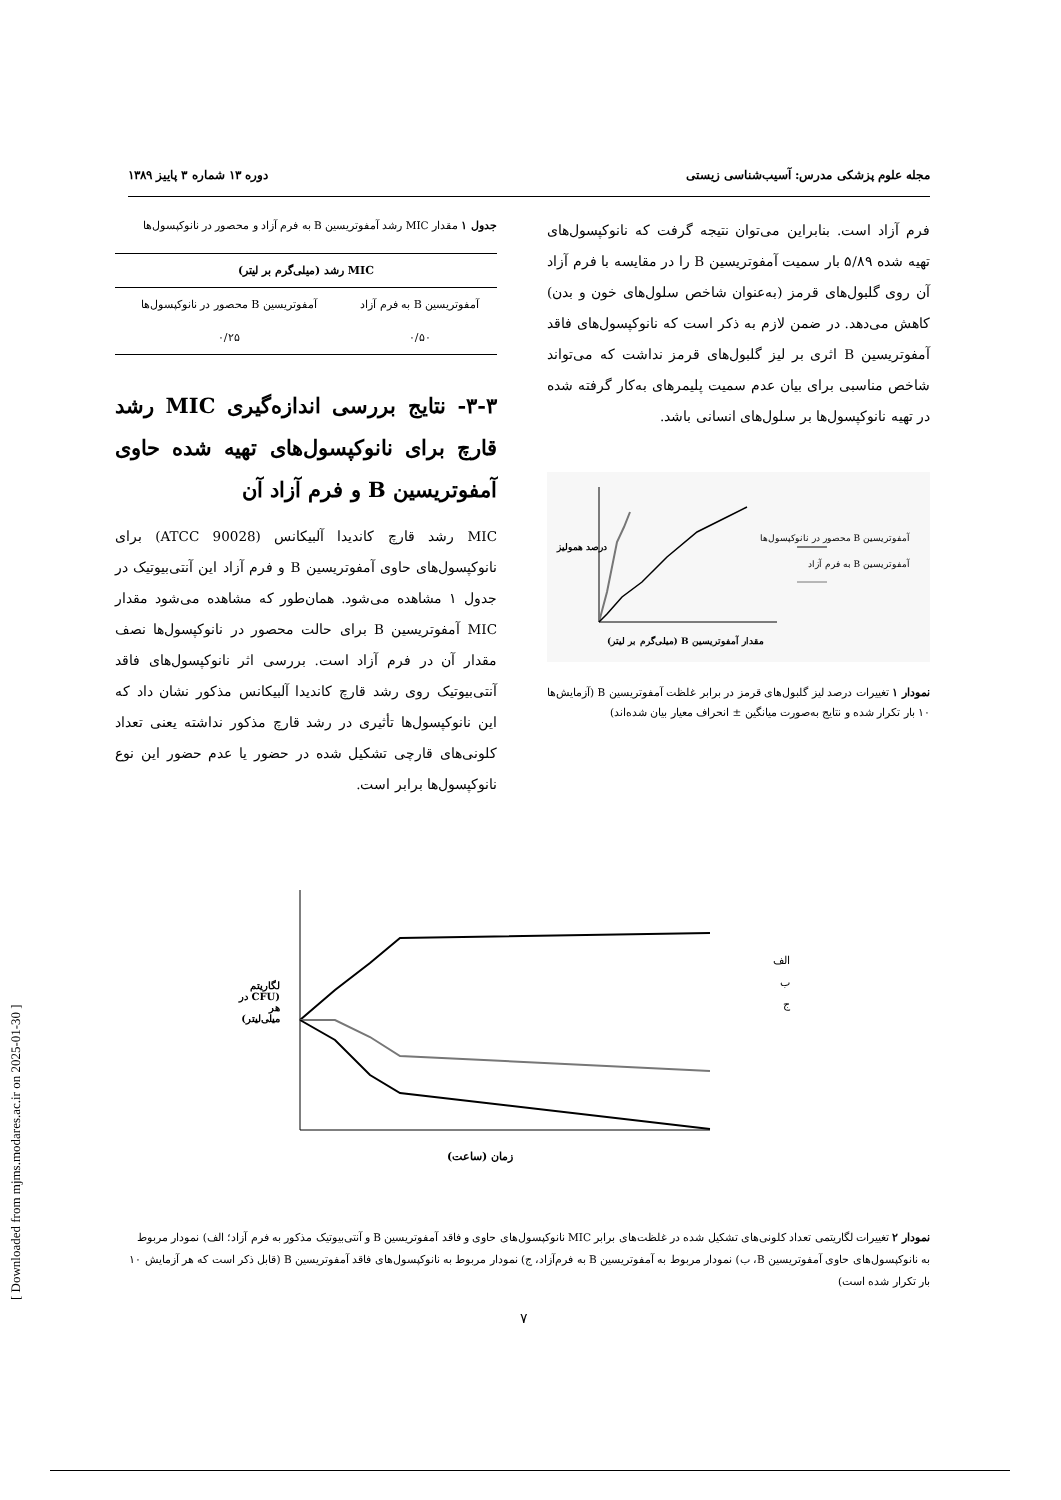مجله علوم پزشکی مدرس: آسیب‌شناسی زیستی دوره ۱۳ شماره ۳ پاییز ۱۳۸۹
فرم آزاد است. بنابراین می‌توان نتیجه گرفت که نانوکپسول‌های تهیه شده ۵/۸۹ بار سمیت آمفوتریسین B را در مقایسه با فرم آزاد آن روی گلبول‌های قرمز (به‌عنوان شاخص سلول‌های خون و بدن) کاهش می‌دهد. در ضمن لازم به ذکر است که نانوکپسول‌های فاقد آمفوتریسین B اثری بر لیز گلبول‌های قرمز نداشت که می‌تواند شاخص مناسبی برای بیان عدم سمیت پلیمرهای به‌کار گرفته شده در تهیه نانوکپسول‌ها بر سلول‌های انسانی باشد.
آمفوتریسین B محصور در نانوکپسول‌ها
آمفوتریسین B به فرم آزاد
مقدار آمفوتریسین B (میلی‌گرم بر لیتر)
درصد همولیز
نمودار ۱ تغییرات درصد لیز گلبول‌های قرمز در برابر غلظت آمفوتریسین B (آزمایش‌ها ۱۰ بار تکرار شده و نتایج به‌صورت میانگین ± انحراف معیار بیان شده‌اند)
جدول ۱ مقدار MIC رشد آمفوتریسین B به فرم آزاد و محصور در نانوکپسول‌ها
| MIC رشد (میلی‌گرم بر لیتر) | |
| --- | --- |
| آمفوتریسین B به فرم آزاد | آمفوتریسین B محصور در نانوکپسول‌ها |
| ۰/۵۰ | ۰/۲۵ |
۳-۳- نتایج بررسی اندازه‌گیری MIC رشد قارچ برای نانوکپسول‌های تهیه شده حاوی آمفوتریسین B و فرم آزاد آن
MIC رشد قارچ کاندیدا آلبیکانس (ATCC 90028) برای نانوکپسول‌های حاوی آمفوتریسین B و فرم آزاد این آنتی‌بیوتیک در جدول ۱ مشاهده می‌شود. همان‌طور که مشاهده می‌شود مقدار MIC آمفوتریسین B برای حالت محصور در نانوکپسول‌ها نصف مقدار آن در فرم آزاد است. بررسی اثر نانوکپسول‌های فاقد آنتی‌بیوتیک روی رشد قارچ کاندیدا آلبیکانس مذکور نشان داد که این نانوکپسول‌ها تأثیری در رشد قارچ مذکور نداشته یعنی تعداد کلونی‌های قارچی تشکیل شده در حضور یا عدم حضور این نوع نانوکپسول‌ها برابر است.
الف
ب
ج
زمان (ساعت)
لگاریتم (CFU در هر میلی‌لیتر)
نمودار ۲ تغییرات لگاریتمی تعداد کلونی‌های تشکیل شده در غلظت‌های برابر MIC نانوکپسول‌های حاوی و فاقد آمفوتریسین B و آنتی‌بیوتیک مذکور به فرم آزاد؛ الف) نمودار مربوط به نانوکپسول‌های حاوی آمفوتریسین B، ب) نمودار مربوط به آمفوتریسین B به فرم‌آزاد، ج) نمودار مربوط به نانوکپسول‌های فاقد آمفوتریسین B (قابل ذکر است که هر آزمایش ۱۰ بار تکرار شده است)
۷
[ Downloaded from mjms.modares.ac.ir on 2025-01-30 ]